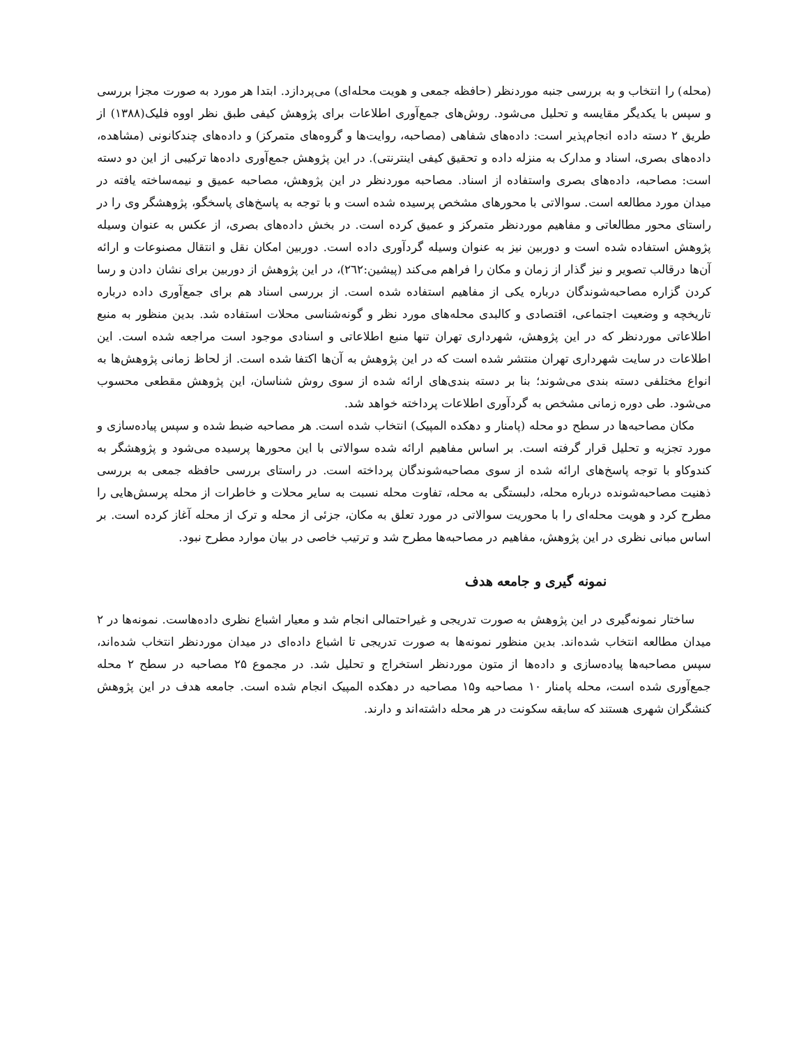(محله) را انتخاب و به بررسی جنبه موردنظر (حافظه جمعی و هویت محله‌ای) می‌پردازد. ابتدا هر مورد به صورت مجزا بررسی و سپس با یکدیگر مقایسه و تحلیل می‌شود. روش‌های جمع‌آوری اطلاعات برای پژوهش کیفی طبق نظر اووه فلیک(۱۳۸۸) از طریق ۲ دسته داده انجام‌پذیر است: داده‌های شفاهی (مصاحبه، روایت‌ها و گروه‌های متمرکز) و داده‌های چندکانونی (مشاهده، داده‌های بصری، اسناد و مدارک به منزله داده و تحقیق کیفی اینترنتی). در این پژوهش جمع‌آوری داده‌ها ترکیبی از این دو دسته است: مصاحبه، داده‌های بصری واستفاده از اسناد. مصاحبه موردنظر در این پژوهش، مصاحبه عمیق و نیمه‌ساخته یافته در میدان مورد مطالعه است. سوالاتی با محورهای مشخص پرسیده شده است و با توجه به پاسخ‌های پاسخگو، پژوهشگر وی را در راستای محور مطالعاتی و مفاهیم موردنظر متمرکز و عمیق کرده است. در بخش داده‌های بصری، از عکس به عنوان وسیله پژوهش استفاده شده است و دوربین نیز به عنوان وسیله گردآوری داده است. دوربین امکان نقل و انتقال مصنوعات و ارائه آن‌ها درقالب تصویر و نیز گذار از زمان و مکان را فراهم می‌کند (پیشین:۲٦۲)، در این پژوهش از دوربین برای نشان دادن و رسا کردن گزاره مصاحبه‌شوندگان درباره یکی از مفاهیم استفاده شده است. از بررسی اسناد هم برای جمع‌آوری داده درباره تاریخچه و وضعیت اجتماعی، اقتصادی و کالبدی محله‌های مورد نظر و گونه‌شناسی محلات استفاده شد. بدین منظور به منبع اطلاعاتی موردنظر که در این پژوهش، شهرداری تهران تنها منبع اطلاعاتی و اسنادی موجود است مراجعه شده است. این اطلاعات در سایت شهرداری تهران منتشر شده است که در این پژوهش به آن‌ها اکتفا شده است. از لحاظ زمانی پژوهش‌ها به انواع مختلفی دسته بندی می‌شوند؛ بنا بر دسته بندی‌های ارائه شده از سوی روش شناسان، این پژوهش مقطعی محسوب می‌شود. طی دوره زمانی مشخص به گردآوری اطلاعات پرداخته خواهد شد.
مکان مصاحبه‌ها در سطح دو محله (پامنار و دهکده المپیک) انتخاب شده است. هر مصاحبه ضبط شده و سپس پیاده‌سازی و مورد تجزیه و تحلیل قرار گرفته است. بر اساس مفاهیم ارائه شده سوالاتی با این محورها پرسیده می‌شود و پژوهشگر به کندوکاو با توجه پاسخ‌های ارائه شده از سوی مصاحبه‌شوندگان پرداخته است. در راستای بررسی حافظه جمعی به بررسی ذهنیت مصاحبه‌شونده درباره محله، دلبستگی به محله، تفاوت محله نسبت به سایر محلات و خاطرات از محله پرسش‌هایی را مطرح کرد و هویت محله‌ای را با محوریت سوالاتی در مورد تعلق به مکان، جزئی از محله و ترک از محله آغاز کرده است. بر اساس مبانی نظری در این پژوهش، مفاهیم در مصاحبه‌ها مطرح شد و ترتیب خاصی در بیان موارد مطرح نبود.
نمونه گیری و جامعه هدف
ساختار نمونه‌گیری در این پژوهش به صورت تدریجی و غیراحتمالی انجام شد و معیار اشباع نظری داده‌هاست. نمونه‌ها در ۲ میدان مطالعه انتخاب شده‌اند. بدین منظور نمونه‌ها به صورت تدریجی تا اشباع داده‌ای در میدان موردنظر انتخاب شده‌اند، سپس مصاحبه‌ها پیاده‌سازی و داده‌ها از متون موردنظر استخراج و تحلیل شد. در مجموع ۲۵ مصاحبه در سطح ۲ محله جمع‌آوری شده است، محله پامنار ۱۰ مصاحبه و۱۵ مصاحبه در دهکده المپیک انجام شده است. جامعه هدف در این پژوهش کنشگران شهری هستند که سابقه سکونت در هر محله داشته‌اند و دارند.